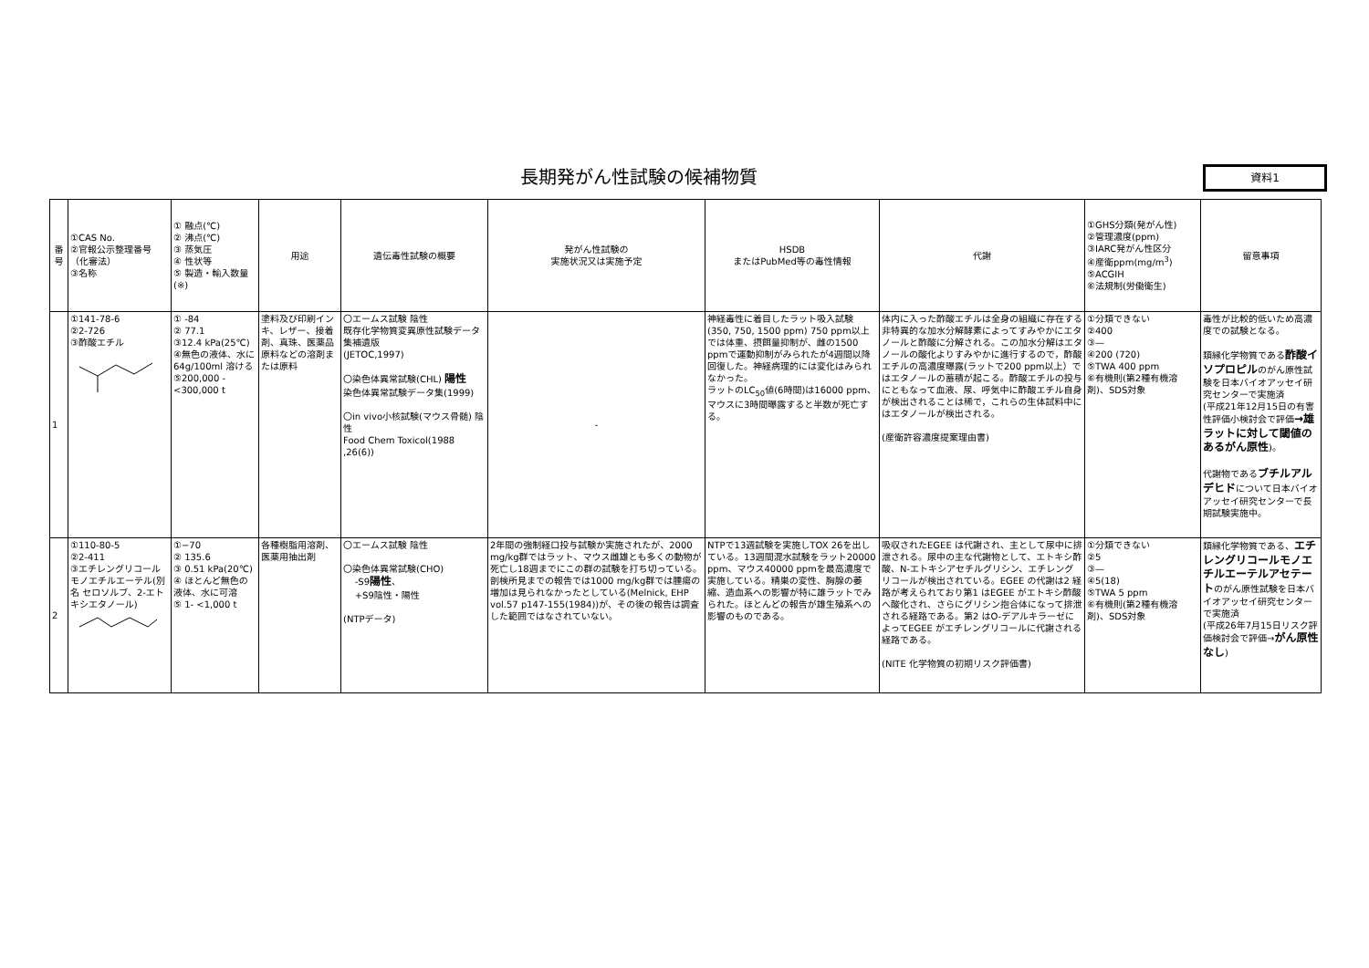長期発がん性試験の候補物質 資料1
| 番号 | ①CAS No. ②官報公示整理番号（化審法） ③名称 | ① 融点(℃) ② 沸点(℃) ③ 蒸気圧 ④ 性状等 ⑤ 製造・輸入数量(※) | 用途 | 遺伝毒性試験の概要 | 発がん性試験の 実施状況又は実施予定 | HSDB またはPubMed等の毒性情報 | 代謝 | ①GHS分類(発がん性) ②管理濃度(ppm) ③IARC発がん性区分 ④産衛ppm(mg/m<sup>3</sup>) ⑤ACGIH ⑥法規制(労働衛生) | 留意事項 |
| --- | --- | --- | --- | --- | --- | --- | --- | --- | --- |
| 1 | ①141-78-6 ②2-726 ③酢酸エチル | ① -84 ② 77.1 ③12.4 kPa(25℃) ④無色の液体、水に64g/100ml 溶ける ⑤200,000 - <300,000 t | 塗料及び印刷インキ、レザー、接着剤、真珠、医薬品原料などの溶剤または原料 | 〇エームス試験 陰性 既存化学物質変異原性試験データ集補遺版 (JETOC,1997) 〇染色体異常試験(CHL) 陽性 染色体異常試験データ集(1999) 〇in vivo小核試験(マウス骨髄) 陰性 Food Chem Toxicol(1988 ,26(6)) | - | 神経毒性に着目したラット吸入試験(350, 750, 1500 ppm) 750 ppm以上では体重、摂餌量抑制が、雌の1500 ppmで運動抑制がみられたが4週間以降回復した。神経病理的には変化はみられなかった。 ラットのLC<sub>50</sub>値(6時間)は16000 ppm、マウスに3時間曝露すると半数が死亡する。 | 体内に入った酢酸エチルは全身の組織に存在する非特異的な加水分解酵素によってすみやかにエタノールと酢酸に分解される。この加水分解はエタノールの酸化よりすみやかに進行するので，酢酸エチルの高濃度曝露(ラットで200 ppm以上）ではエタノールの蓄積が起こる。酢酸エチルの投与にともなって血液、尿、呼気中に酢酸エチル自身が検出されることは稀で，これらの生体試料中にはエタノールが検出される。 (産衛許容濃度提案理由書) | ①分類できない ②400 ③— ④200 (720) ⑤TWA 400 ppm ⑥有機則(第2種有機溶剤)、SDS対象 | 毒性が比較的低いため高濃度での試験となる。 類縁化学物質である 酢酸イソプロピル のがん原性試験を日本バイオアッセイ研究センターで実施済 (平成21年12月15日の有害性評価小検討会で評価 →雄ラットに対して閾値のあるがん原性 )。 代謝物である ブチルアルデヒド について日本バイオアッセイ研究センターで長期試験実施中。 |
| 2 | ①110-80-5 ②2-411 ③エチレングリコールモノエチルエーテル(別名 セロソルブ、2-エトキシエタノール) | ①−70 ② 135.6 ③ 0.51 kPa(20℃) ④ ほとんど無色の液体、水に可溶 ⑤ 1- <1,000 t | 各種樹脂用溶剤、医薬用抽出剤 | 〇エームス試験 陰性 〇染色体異常試験(CHO) -S9 陽性 、 +S9陰性・陽性 (NTPデータ) | 2年間の強制経口投与試験か実施されたが、2000 mg/kg群ではラット、マウス雌雄とも多くの動物が死亡し18週までにこの群の試験を打ち切っている。剖検所見までの報告では1000 mg/kg群では腫瘍の増加は見られなかったとしている(Melnick, EHP vol.57 p147-155(1984))が、その後の報告は調査した範囲ではなされていない。 | NTPで13週試験を実施しTOX 26を出している。13週間混水試験をラット20000 ppm、マウス40000 ppmを最高濃度で実施している。精巣の変性、胸腺の萎縮、造血系への影響が特に雄ラットでみられた。ほとんどの報告が雄生殖系への影響のものである。 | 吸収されたEGEE は代謝され、主として尿中に排泄される。尿中の主な代謝物として、エトキシ酢酸、N-エトキシアセチルグリシン、エチレングリコールが検出されている。EGEE の代謝は2 経路が考えられており第1 はEGEE がエトキシ酢酸へ酸化され、さらにグリシン抱合体になって排泄される経路である。第2 はO-デアルキラーゼによってEGEE がエチレングリコールに代謝される経路である。 (NITE 化学物質の初期リスク評価書) | ①分類できない ②5 ③— ④5(18) ⑤TWA 5 ppm ⑥有機則(第2種有機溶剤)、SDS対象 | 類縁化学物質である、 エチレングリコールモノエチルエーテルアセテート のがん原性試験を日本バイオアッセイ研究センターで実施済 (平成26年7月15日リスク評価検討会で評価→ がん原性なし ) |